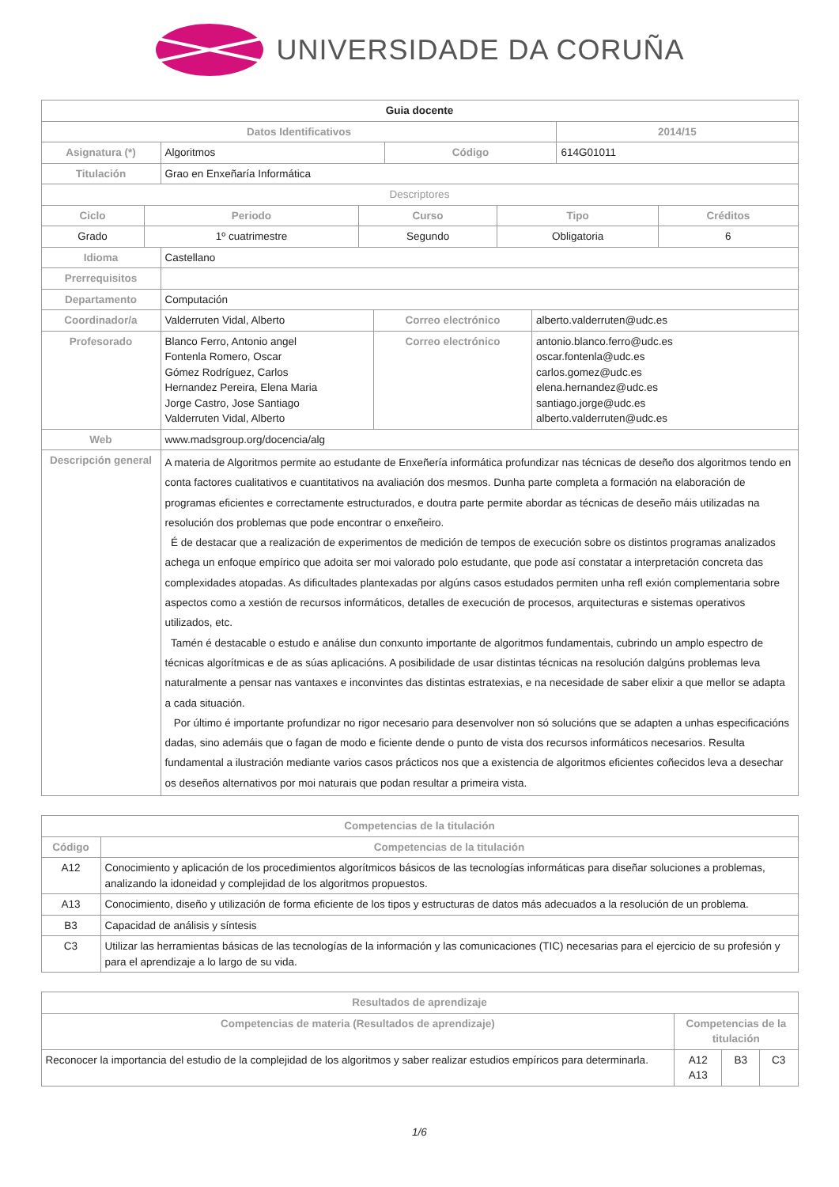UNIVERSIDADE DA CORUÑA
| Guia docente | | | |
| Datos Identificativos | | | 2014/15 |
| Asignatura (*) | Algoritmos | Código | 614G01011 |
| Titulación | Grao en Enxeñaría Informática | | |
| Descriptores | | | |
| Ciclo | Periodo | Curso | Tipo | Créditos |
| --- | --- | --- | --- | --- |
| Grado | 1º cuatrimestre | Segundo | Obligatoria | 6 |
| Idioma | Castellano | | |
| Prerrequisitos | | | |
| Departamento | Computación | | |
| Coordinador/a | Valderruten Vidal, Alberto | Correo electrónico | alberto.valderruten@udc.es |
| Profesorado | Blanco Ferro, Antonio angel Fontenla Romero, Oscar Gómez Rodríguez, Carlos Hernandez Pereira, Elena Maria Jorge Castro, Jose Santiago Valderruten Vidal, Alberto | Correo electrónico | antonio.blanco.ferro@udc.es oscar.fontenla@udc.es carlos.gomez@udc.es elena.hernandez@udc.es santiago.jorge@udc.es alberto.valderruten@udc.es |
| Web | www.madsgroup.org/docencia/alg | | |
| Descripción general | A materia de Algoritmos permite ao estudante de Enxeñería informática profundizar nas técnicas de deseño dos algoritmos tendo en conta factores cualitativos e cuantitativos na avaliación dos mesmos. Dunha parte completa a formación na elaboración de programas eficientes e correctamente estructurados, e doutra parte permite abordar as técnicas de deseño máis utilizadas na resolución dos problemas que pode encontrar o enxeñeiro. É de destacar que a realización de experimentos de medición de tempos de execución sobre os distintos programas analizados achega un enfoque empírico que adoita ser moi valorado polo estudante, que pode así constatar a interpretación concreta das complexidades atopadas. As dificultades plantexadas por algúns casos estudados permiten unha refl exión complementaria sobre aspectos como a xestión de recursos informáticos, detalles de execución de procesos, arquitecturas e sistemas operativos utilizados, etc. Tamén é destacable o estudo e análise dun conxunto importante de algoritmos fundamentais, cubrindo un amplo espectro de técnicas algorítmicas e de as súas aplicacións. A posibilidade de usar distintas técnicas na resolución dalgúns problemas leva naturalmente a pensar nas vantaxes e inconvintes das distintas estratexias, e na necesidade de saber elixir a que mellor se adapta a cada situación. Por último é importante profundizar no rigor necesario para desenvolver non só solucións que se adapten a unhas especificacións dadas, sino ademáis que o fagan de modo e ficiente dende o punto de vista dos recursos informáticos necesarios. Resulta fundamental a ilustración mediante varios casos prácticos nos que a existencia de algoritmos eficientes coñecidos leva a desechar os deseños alternativos por moi naturais que podan resultar a primeira vista. | | |
| Competencias de la titulación | |
| --- | --- |
| Código | Competencias de la titulación |
| A12 | Conocimiento y aplicación de los procedimientos algorítmicos básicos de las tecnologías informáticas para diseñar soluciones a problemas, analizando la idoneidad y complejidad de los algoritmos propuestos. |
| A13 | Conocimiento, diseño y utilización de forma eficiente de los tipos y estructuras de datos más adecuados a la resolución de un problema. |
| B3 | Capacidad de análisis y síntesis |
| C3 | Utilizar las herramientas básicas de las tecnologías de la información y las comunicaciones (TIC) necesarias para el ejercicio de su profesión y para el aprendizaje a lo largo de su vida. |
| Resultados de aprendizaje | | | |
| --- | --- | --- | --- |
| Competencias de materia (Resultados de aprendizaje) | Competencias de la titulación | | |
| Reconocer la importancia del estudio de la complejidad de los algoritmos y saber realizar estudios empíricos para determinarla. | A12 A13 | B3 | C3 |
1/6